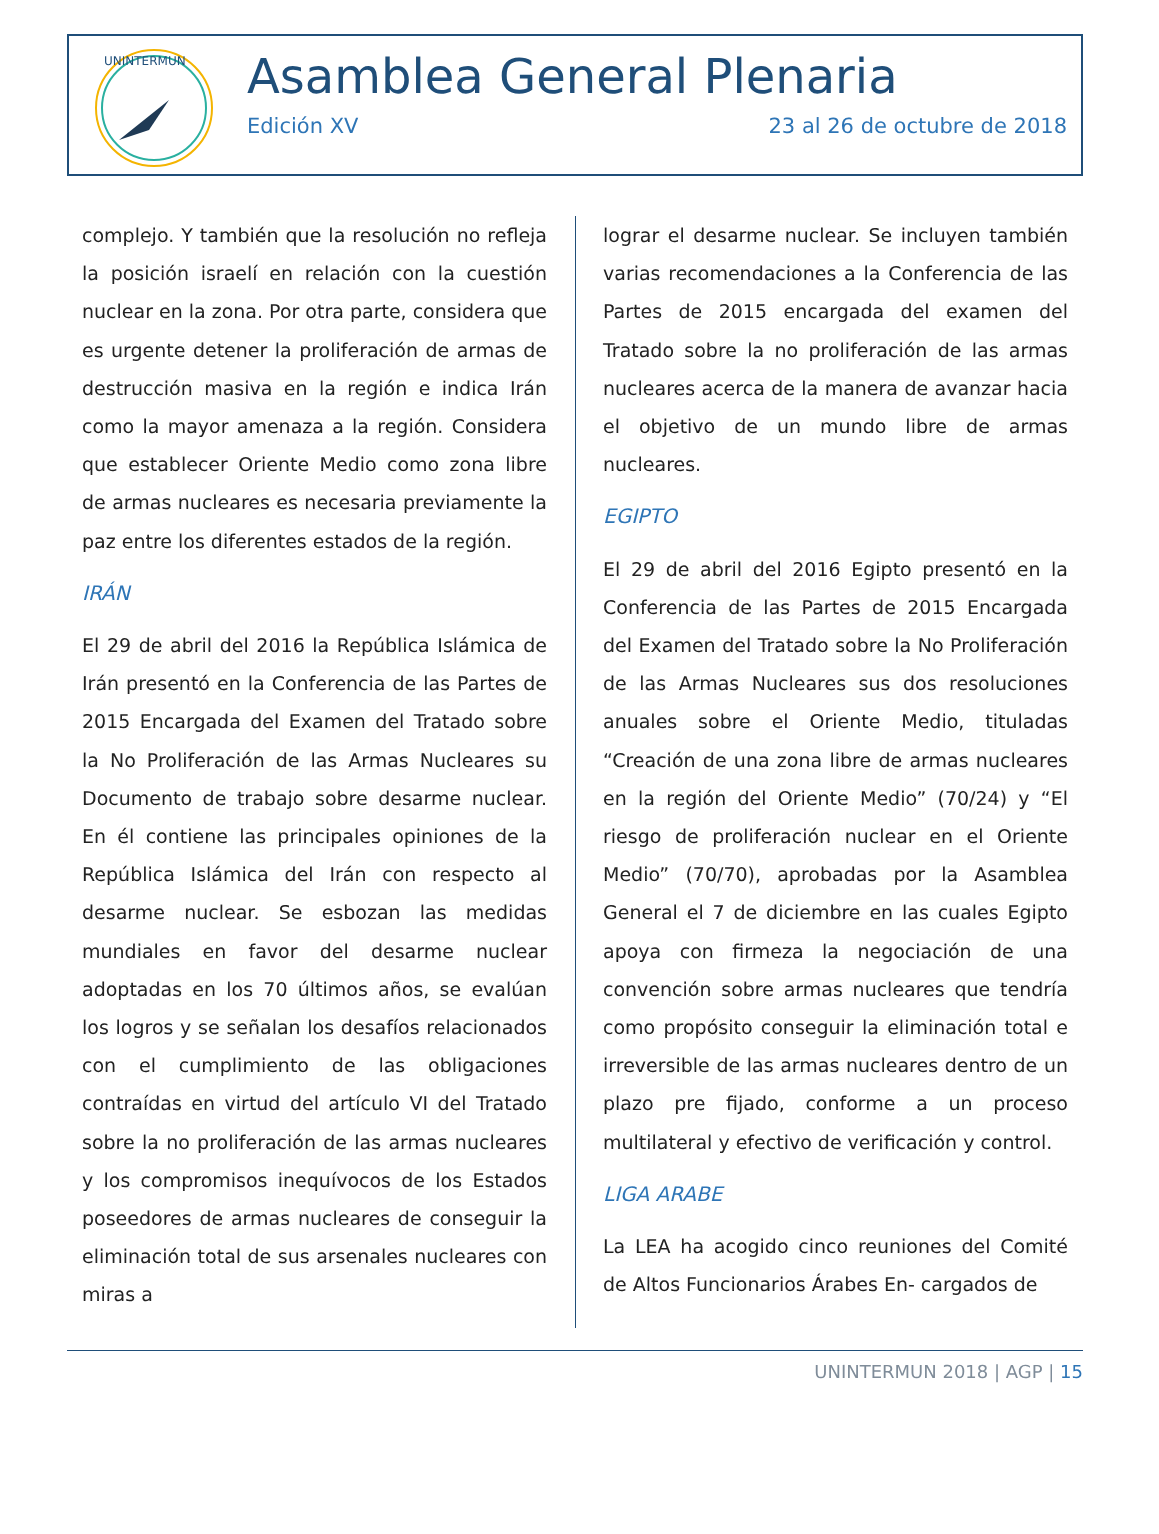UNINTERMUN
Asamblea General Plenaria
Edición XV 23 al 26 de octubre de 2018
complejo. Y también que la resolución no refleja la posición israelí en relación con la cuestión nuclear en la zona. Por otra parte, considera que es urgente detener la proliferación de armas de destrucción masiva en la región e indica Irán como la mayor amenaza a la región. Considera que establecer Oriente Medio como zona libre de armas nucleares es necesaria previamente la paz entre los diferentes estados de la región.
IRÁN
El 29 de abril del 2016 la República Islámica de Irán presentó en la Conferencia de las Partes de 2015 Encargada del Examen del Tratado sobre la No Proliferación de las Armas Nucleares su Documento de trabajo sobre desarme nuclear. En él contiene las principales opiniones de la República Islámica del Irán con respecto al desarme nuclear. Se esbozan las medidas mundiales en favor del desarme nuclear adoptadas en los 70 últimos años, se evalúan los logros y se señalan los desafíos relacionados con el cumplimiento de las obligaciones contraídas en virtud del artículo VI del Tratado sobre la no proliferación de las armas nucleares y los compromisos inequívocos de los Estados poseedores de armas nucleares de conseguir la eliminación total de sus arsenales nucleares con miras a
lograr el desarme nuclear. Se incluyen también varias recomendaciones a la Conferencia de las Partes de 2015 encargada del examen del Tratado sobre la no proliferación de las armas nucleares acerca de la manera de avanzar hacia el objetivo de un mundo libre de armas nucleares.
EGIPTO
El 29 de abril del 2016 Egipto presentó en la Conferencia de las Partes de 2015 Encargada del Examen del Tratado sobre la No Proliferación de las Armas Nucleares sus dos resoluciones anuales sobre el Oriente Medio, tituladas “Creación de una zona libre de armas nucleares en la región del Oriente Medio” (70/24) y “El riesgo de proliferación nuclear en el Oriente Medio” (70/70), aprobadas por la Asamblea General el 7 de diciembre en las cuales Egipto apoya con firmeza la negociación de una convención sobre armas nucleares que tendría como propósito conseguir la eliminación total e irreversible de las armas nucleares dentro de un plazo pre fijado, conforme a un proceso multilateral y efectivo de verificación y control.
LIGA ARABE
La LEA ha acogido cinco reuniones del Comité de Altos Funcionarios Árabes En- cargados de
UNINTERMUN 2018 | AGP | 15